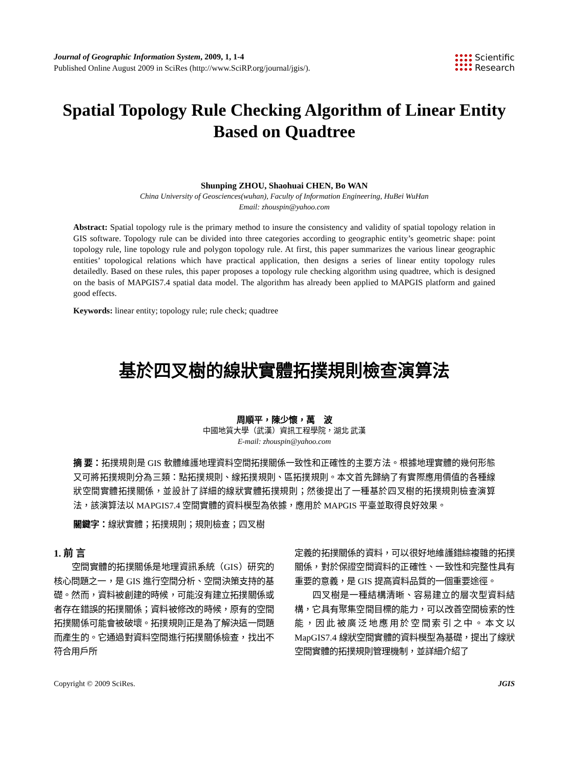Journal of Geographic Information System, 2009, 1, 1-4
Published Online August 2009 in SciRes (http://www.SciRP.org/journal/jgis/).
Scientific
Research
Spatial Topology Rule Checking Algorithm of Linear Entity Based on Quadtree
Shunping ZHOU, Shaohuai CHEN, Bo WAN
China University of Geosciences(wuhan), Faculty of Information Engineering, HuBei WuHan
Email: zhouspin@yahoo.com
Abstract: Spatial topology rule is the primary method to insure the consistency and validity of spatial topology relation in GIS software. Topology rule can be divided into three categories according to geographic entity’s geometric shape: point topology rule, line topology rule and polygon topology rule. At first, this paper summarizes the various linear geographic entities’ topological relations which have practical application, then designs a series of linear entity topology rules detailedly. Based on these rules, this paper proposes a topology rule checking algorithm using quadtree, which is designed on the basis of MAPGIS7.4 spatial data model. The algorithm has already been applied to MAPGIS platform and gained good effects.
Keywords: linear entity; topology rule; rule check; quadtree
基於四叉樹的線狀實體拓撲規則檢查演算法
周順平，陳少懷，萬　波
中國地質大學（武漢）資訊工程學院，湖北 武漢
E-mail: zhouspin@yahoo.com
摘 要：拓撲規則是 GIS 軟體維護地理資料空間拓撲關係一致性和正確性的主要方法。根據地理實體的幾何形態又可將拓撲規則分為三類：點拓撲規則、線拓撲規則、區拓撲規則。本文首先歸納了有實際應用價值的各種線狀空間實體拓撲關係，並設計了詳細的線狀實體拓撲規則；然後提出了一種基於四叉樹的拓撲規則檢查演算法，該演算法以 MAPGIS7.4 空間實體的資料模型為依據，應用於 MAPGIS 平臺並取得良好效果。
關鍵字：線狀實體；拓撲規則；規則檢查；四叉樹
1. 前 言
空間實體的拓撲關係是地理資訊系統（GIS）研究的核心問題之一，是 GIS 進行空間分析、空間決策支持的基礎。然而，資料被創建的時候，可能沒有建立拓撲關係或者存在錯誤的拓撲關係；資料被修改的時候，原有的空間拓撲關係可能會被破壞。拓撲規則正是為了解決這一問題而產生的。它通過對資料空間進行拓撲關係檢查，找出不符合用戶所
定義的拓撲關係的資料，可以很好地維護錯綜複雜的拓撲關係，對於保證空間資料的正確性、一致性和完整性具有重要的意義，是 GIS 提高資料品質的一個重要途徑。
四叉樹是一種結構清晰、容易建立的層次型資料結構，它具有聚集空間目標的能力，可以改善空間檢索的性能，因此被廣泛地應用於空間索引之中。本文以 MapGIS7.4 線狀空間實體的資料模型為基礎，提出了線狀空間實體的拓撲規則管理機制，並詳細介紹了
Copyright © 2009 SciRes. JGIS